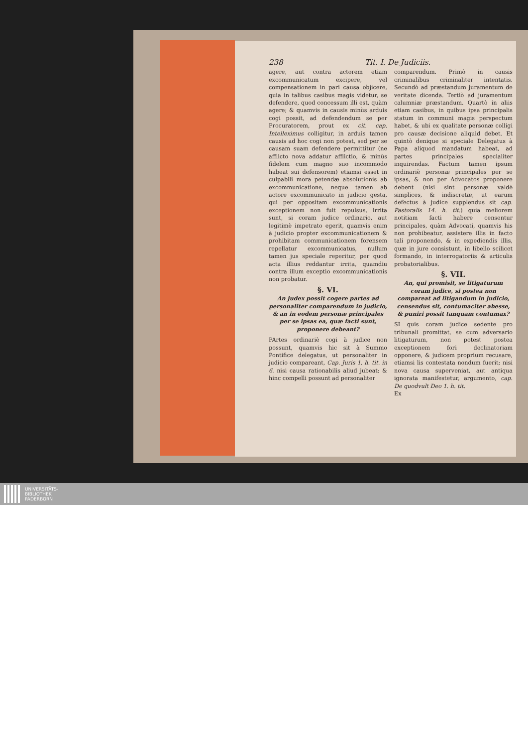238 Tit. I. De Judiciis.
agere, aut contra actorem etiam excommunicatum excipere, vel compensationem in pari causa objicere, quia in talibus casibus magis videtur, se defendere, quod concessum illi est, quàm agere; & quamvis in causis minùs arduis cogi possit, ad defendendum se per Procuratorem, prout ex cit. cap. Intelleximus colligitur, in arduis tamen causis ad hoc cogi non potest, sed per se causam suam defendere permittitur (ne afflicto nova addatur afflictio, & minùs fidelem cum magno suo incommodo habeat sui defensorem) etiamsi esset in culpabili mora petendæ absolutionis ab excommunicatione, neque tamen ab actore excommunicato in judicio gesta, qui per oppositam excommunicationis exceptionem non fuit repulsus, irrita sunt, si coram judice ordinario, aut legitimè impetrato egerit, quamvis enim à judicio propter excommunicationem & prohibitam communicationem forensem repellatur excommunicatus, nullum tamen jus speciale reperitur, per quod acta illius reddantur irrita, quamdiu contra illum exceptio excommunicationis non probatur.
§. VI.
An judex possit cogere partes ad personaliter comparendum in judicio, & an in eodem personæ principales per se ipsas ea, quæ facti sunt, proponere debeant?
PArtes ordinariè cogi à judice non possunt, quamvis hic sit à Summo Pontifice delegatus, ut personaliter in judicio compareant, Cap. Juris 1. h. tit. in 6. nisi causa rationabilis aliud jubeat: & hinc compelli possunt ad personaliter
comparendum. Primò in causis criminalibus criminaliter intentatis. Secundò ad præstandum juramentum de veritate dicenda. Tertiò ad juramentum calumniæ præstandum. Quartò in aliis etiam casibus, in quibus ipsa principalis statum in communi magis perspectum habet, & ubi ex qualitate personæ colligi pro causæ decisione aliquid debet. Et quintò denique si speciale Delegatus à Papa aliquod mandatum habeat, ad partes principales specialiter inquirendas. Factum tamen ipsum ordinariè personæ principales per se ipsas, & non per Advocatos proponere debent (nisi sint personæ valdè simplices, & indiscretæ, ut earum defectus à judice supplendus sit cap. Pastoralis 14. h. tit.) quia meliorem notitiam facti habere censentur principales, quàm Advocati, quamvis his non prohibeatur, assistere illis in facto tali proponendo, & in expediendis illis, quæ in jure consistunt, in libello scilicet formando, in interrogatoriis & articulis probatorialibus.
§. VII.
An, qui promisit, se litigaturum coram judice, si postea non compareat ad litigandum in judicio, censendus sit, contumaciter abesse, & puniri possit tanquam contumax?
SI quis coram judice sedente pro tribunali promittat, se cum adversario litigaturum, non potest postea exceptionem fori declinatoriam opponere, & judicem proprium recusare, etiamsi lis contestata nondum fuerit; nisi nova causa superveniat, aut antiqua ignorata manifestetur, argumento, cap. De quodvult Deo 1. h. tit.
Ex
UNIVERSITÄTS-
BIBLIOTHEK
PADERBORN